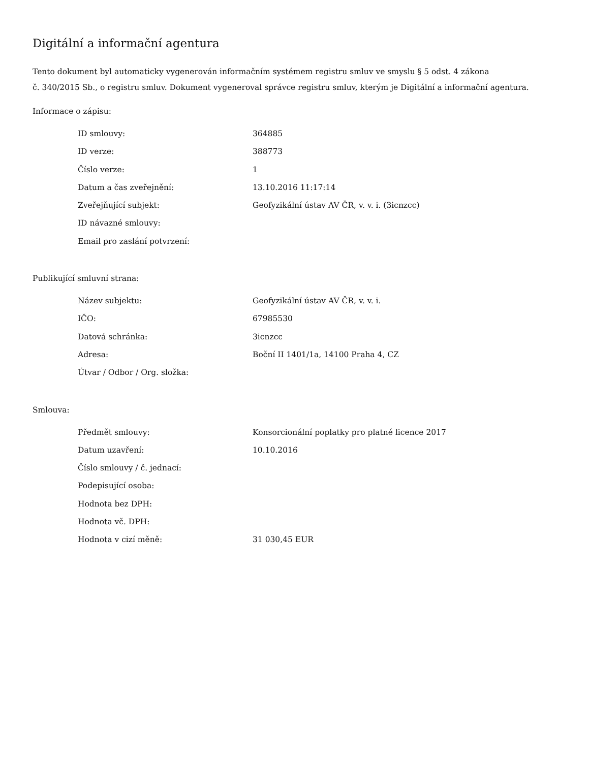Digitální a informační agentura
Tento dokument byl automaticky vygenerován informačním systémem registru smluv ve smyslu § 5 odst. 4 zákona
č. 340/2015 Sb., o registru smluv. Dokument vygeneroval správce registru smluv, kterým je Digitální a informační agentura.
Informace o zápisu:
| ID smlouvy: | 364885 |
| ID verze: | 388773 |
| Číslo verze: | 1 |
| Datum a čas zveřejnění: | 13.10.2016 11:17:14 |
| Zveřejňující subjekt: | Geofyzikální ústav AV ČR, v. v. i. (3icnzcc) |
| ID návazné smlouvy: | |
| Email pro zaslání potvrzení: | |
Publikující smluvní strana:
| Název subjektu: | Geofyzikální ústav AV ČR, v. v. i. |
| IČO: | 67985530 |
| Datová schránka: | 3icnzcc |
| Adresa: | Boční II 1401/1a, 14100 Praha 4, CZ |
| Útvar / Odbor / Org. složka: | |
Smlouva:
| Předmět smlouvy: | Konsorcionální poplatky pro platné licence 2017 |
| Datum uzavření: | 10.10.2016 |
| Číslo smlouvy / č. jednací: | |
| Podepisující osoba: | |
| Hodnota bez DPH: | |
| Hodnota vč. DPH: | |
| Hodnota v cizí měně: | 31 030,45 EUR |